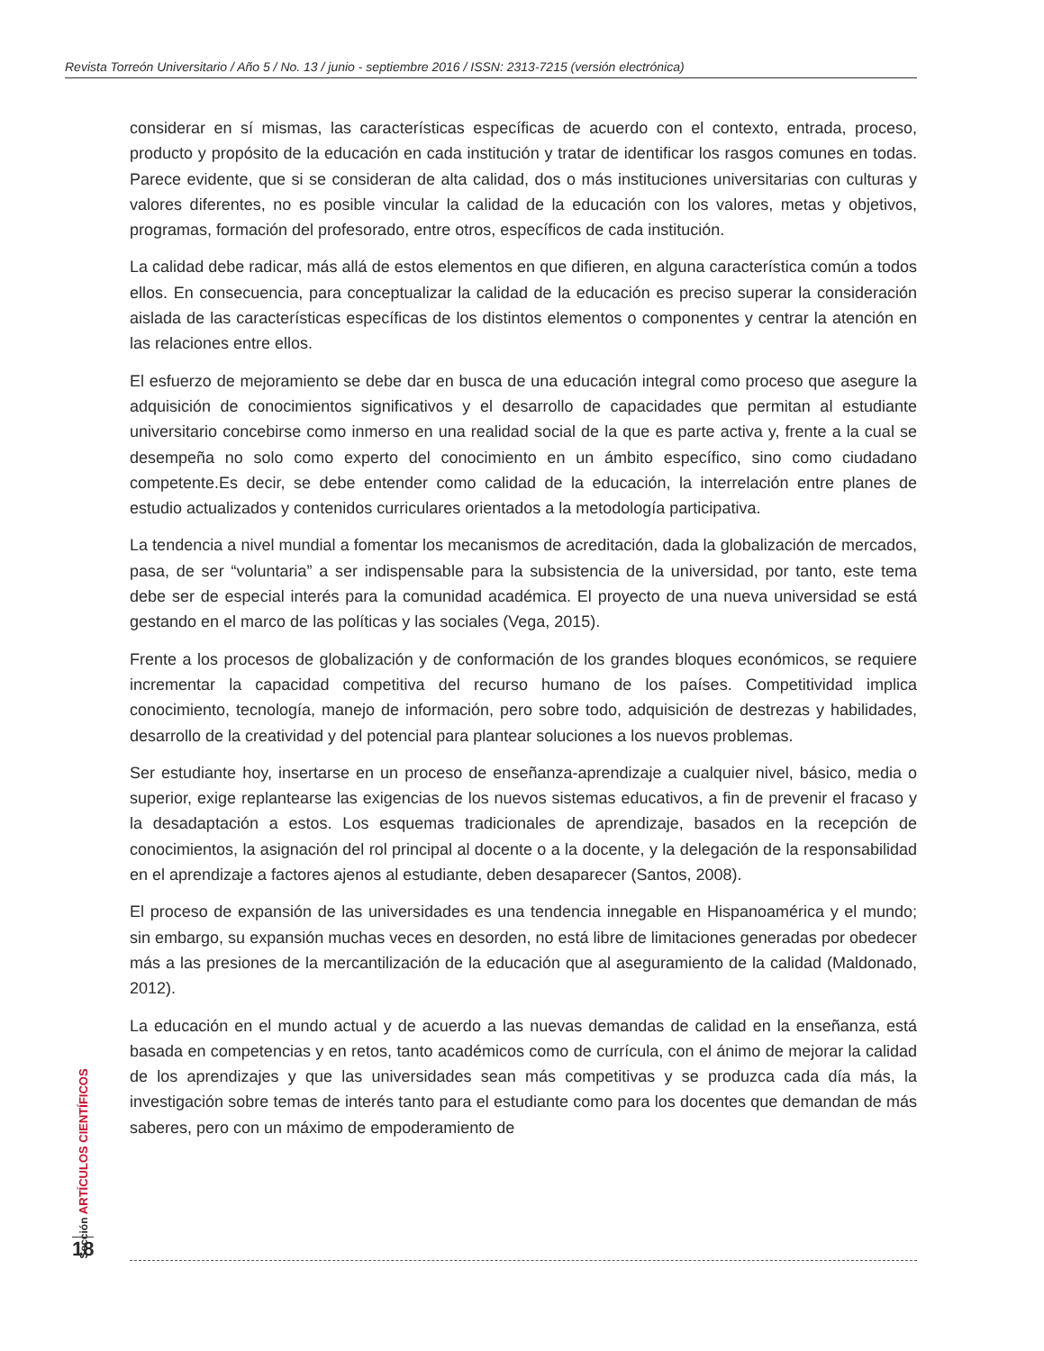Revista Torreón Universitario / Año 5 / No. 13 / junio - septiembre 2016 / ISSN: 2313-7215 (versión electrónica)
considerar en sí mismas, las características específicas de acuerdo con el contexto, entrada, proceso, producto y propósito de la educación en cada institución y tratar de identificar los rasgos comunes en todas. Parece evidente, que si se consideran de alta calidad, dos o más instituciones universitarias con culturas y valores diferentes, no es posible vincular la calidad de la educación con los valores, metas y objetivos, programas, formación del profesorado, entre otros, específicos de cada institución.
La calidad debe radicar, más allá de estos elementos en que difieren, en alguna característica común a todos ellos. En consecuencia, para conceptualizar la calidad de la educación es preciso superar la consideración aislada de las características específicas de los distintos elementos o componentes y centrar la atención en las relaciones entre ellos.
El esfuerzo de mejoramiento se debe dar en busca de una educación integral como proceso que asegure la adquisición de conocimientos significativos y el desarrollo de capacidades que permitan al estudiante universitario concebirse como inmerso en una realidad social de la que es parte activa y, frente a la cual se desempeña no solo como experto del conocimiento en un ámbito específico, sino como ciudadano competente.Es decir, se debe entender como calidad de la educación, la interrelación entre planes de estudio actualizados y contenidos curriculares orientados a la metodología participativa.
La tendencia a nivel mundial a fomentar los mecanismos de acreditación, dada la globalización de mercados, pasa, de ser “voluntaria” a ser indispensable para la subsistencia de la universidad, por tanto, este tema debe ser de especial interés para la comunidad académica. El proyecto de una nueva universidad se está gestando en el marco de las políticas y las sociales (Vega, 2015).
Frente a los procesos de globalización y de conformación de los grandes bloques económicos, se requiere incrementar la capacidad competitiva del recurso humano de los países. Competitividad implica conocimiento, tecnología, manejo de información, pero sobre todo, adquisición de destrezas y habilidades, desarrollo de la creatividad y del potencial para plantear soluciones a los nuevos problemas.
Ser estudiante hoy, insertarse en un proceso de enseñanza-aprendizaje a cualquier nivel, básico, media o superior, exige replantearse las exigencias de los nuevos sistemas educativos, a fin de prevenir el fracaso y la desadaptación a estos. Los esquemas tradicionales de aprendizaje, basados en la recepción de conocimientos, la asignación del rol principal al docente o a la docente, y la delegación de la responsabilidad en el aprendizaje a factores ajenos al estudiante, deben desaparecer (Santos, 2008).
El proceso de expansión de las universidades es una tendencia innegable en Hispanoamérica y el mundo; sin embargo, su expansión muchas veces en desorden, no está libre de limitaciones generadas por obedecer más a las presiones de la mercantilización de la educación que al aseguramiento de la calidad (Maldonado, 2012).
La educación en el mundo actual y de acuerdo a las nuevas demandas de calidad en la enseñanza, está basada en competencias y en retos, tanto académicos como de currícula, con el ánimo de mejorar la calidad de los aprendizajes y que las universidades sean más competitivas y se produzca cada día más, la investigación sobre temas de interés tanto para el estudiante como para los docentes que demandan de más saberes, pero con un máximo de empoderamiento de
Sección ARTÍCULOS CIENTÍFICOS
18